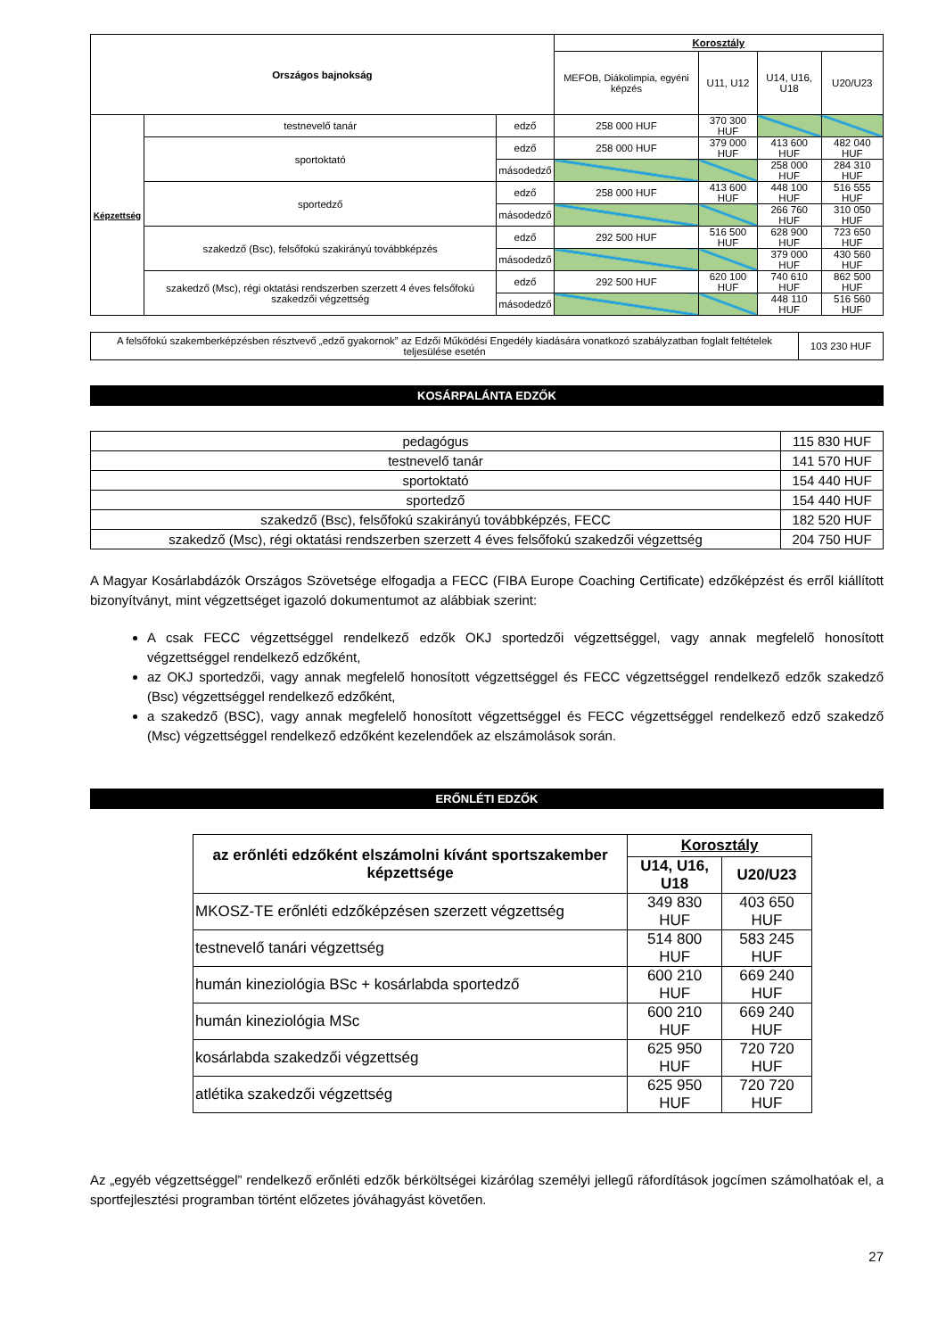| Országos bajnokság | | | Korosztály | | | |
| --- | --- | --- | --- | --- | --- | --- |
| | | | MEFOB, Diákolimpia, egyéni képzés | U11, U12 | U14, U16, U18 | U20/U23 |
| Képzettség | testnevelő tanár | edző | 258 000 HUF | 370 300 HUF | | |
| | sportoktató | edző | 258 000 HUF | 379 000 HUF | 413 600 HUF | 482 040 HUF |
| | | másodedző | | | 258 000 HUF | 284 310 HUF |
| | sportedző | edző | 258 000 HUF | 413 600 HUF | 448 100 HUF | 516 555 HUF |
| | | másodedző | | | 266 760 HUF | 310 050 HUF |
| | szakedző (Bsc), felsőfokú szakirányú továbbképzés | edző | 292 500 HUF | 516 500 HUF | 628 900 HUF | 723 650 HUF |
| | | másodedző | | | 379 000 HUF | 430 560 HUF |
| | szakedző (Msc), régi oktatási rendszerben szerzett 4 éves felsőfokú szakedzői végzettség | edző | 292 500 HUF | 620 100 HUF | 740 610 HUF | 862 500 HUF |
| | | másodedző | | | 448 110 HUF | 516 560 HUF |
| A felsőfokú szakemberképzésben résztvevő „edző gyakornok” az Edzői Működési Engedély kiadására vonatkozó szabályzatban foglalt feltételek teljesülése esetén | 103 230 HUF |
KOSÁRPALÁNTA EDZŐK
| pedagógus | 115 830 HUF |
| testnevelő tanár | 141 570 HUF |
| sportoktató | 154 440 HUF |
| sportedző | 154 440 HUF |
| szakedző (Bsc), felsőfokú szakirányú továbbképzés, FECC | 182 520 HUF |
| szakedző (Msc), régi oktatási rendszerben szerzett 4 éves felsőfokú szakedzői végzettség | 204 750 HUF |
A Magyar Kosárlabdázók Országos Szövetsége elfogadja a FECC (FIBA Europe Coaching Certificate) edzőképzést és erről kiállított bizonyítványt, mint végzettséget igazoló dokumentumot az alábbiak szerint:
A csak FECC végzettséggel rendelkező edzők OKJ sportedzői végzettséggel, vagy annak megfelelő honosított végzettséggel rendelkező edzőként,
az OKJ sportedzői, vagy annak megfelelő honosított végzettséggel és FECC végzettséggel rendelkező edzők szakedző (Bsc) végzettséggel rendelkező edzőként,
a szakedző (BSC), vagy annak megfelelő honosított végzettséggel és FECC végzettséggel rendelkező edző szakedző (Msc) végzettséggel rendelkező edzőként kezelendőek az elszámolások során.
ERŐNLÉTI EDZŐK
| az erőnléti edzőként elszámolni kívánt sportszakember képzettsége | Korosztály | |
| --- | --- | --- |
| | U14, U16, U18 | U20/U23 |
| MKOSZ-TE erőnléti edzőképzésen szerzett végzettség | 349 830 HUF | 403 650 HUF |
| testnevelő tanári végzettség | 514 800 HUF | 583 245 HUF |
| humán kineziológia BSc + kosárlabda sportedző | 600 210 HUF | 669 240 HUF |
| humán kineziológia MSc | 600 210 HUF | 669 240 HUF |
| kosárlabda szakedzői végzettség | 625 950 HUF | 720 720 HUF |
| atlétika szakedzői végzettség | 625 950 HUF | 720 720 HUF |
Az „egyéb végzettséggel” rendelkező erőnléti edzők bérköltségei kizárólag személyi jellegű ráfordítások jogcímen számolhatóak el, a sportfejlesztési programban történt előzetes jóváhagyást követően.
27